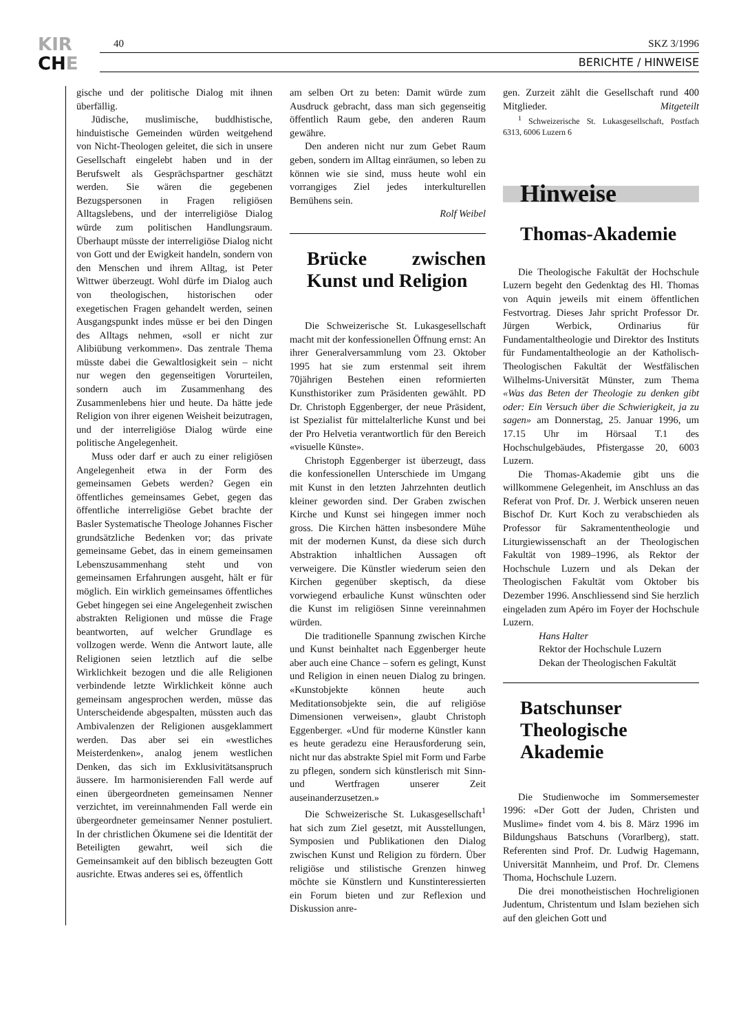KIR
CHE
40 SKZ 3/1996
BERICHTE / HINWEISE
gische und der politische Dialog mit ihnen überfällig.
Jüdische, muslimische, buddhistische, hinduistische Gemeinden würden weitgehend von Nicht-Theologen geleitet, die sich in unsere Gesellschaft eingelebt haben und in der Berufswelt als Gesprächspartner geschätzt werden. Sie wären die gegebenen Bezugspersonen in Fragen religiösen Alltagslebens, und der interreligiöse Dialog würde zum politischen Handlungsraum. Überhaupt müsste der interreligiöse Dialog nicht von Gott und der Ewigkeit handeln, sondern von den Menschen und ihrem Alltag, ist Peter Wittwer überzeugt. Wohl dürfe im Dialog auch von theologischen, historischen oder exegetischen Fragen gehandelt werden, seinen Ausgangspunkt indes müsse er bei den Dingen des Alltags nehmen, «soll er nicht zur Alibiübung verkommen». Das zentrale Thema müsste dabei die Gewaltlosigkeit sein – nicht nur wegen den gegenseitigen Vorurteilen, sondern auch im Zusammenhang des Zusammenlebens hier und heute. Da hätte jede Religion von ihrer eigenen Weisheit beizutragen, und der interreligiöse Dialog würde eine politische Angelegenheit.
Muss oder darf er auch zu einer religiösen Angelegenheit etwa in der Form des gemeinsamen Gebets werden? Gegen ein öffentliches gemeinsames Gebet, gegen das öffentliche interreligiöse Gebet brachte der Basler Systematische Theologe Johannes Fischer grundsätzliche Bedenken vor; das private gemeinsame Gebet, das in einem gemeinsamen Lebenszusammenhang steht und von gemeinsamen Erfahrungen ausgeht, hält er für möglich. Ein wirklich gemeinsames öffentliches Gebet hingegen sei eine Angelegenheit zwischen abstrakten Religionen und müsse die Frage beantworten, auf welcher Grundlage es vollzogen werde. Wenn die Antwort laute, alle Religionen seien letztlich auf die selbe Wirklichkeit bezogen und die alle Religionen verbindende letzte Wirklichkeit könne auch gemeinsam angesprochen werden, müsse das Unterscheidende abgespalten, müssten auch das Ambivalenzen der Religionen ausgeklammert werden. Das aber sei ein «westliches Meisterdenken», analog jenem westlichen Denken, das sich im Exklusivitätsanspruch äussere. Im harmonisierenden Fall werde auf einen übergeordneten gemeinsamen Nenner verzichtet, im vereinnahmenden Fall werde ein übergeordneter gemeinsamer Nenner postuliert. In der christlichen Ökumene sei die Identität der Beteiligten gewahrt, weil sich die Gemeinsamkeit auf den biblisch bezeugten Gott ausrichte. Etwas anderes sei es, öffentlich
am selben Ort zu beten: Damit würde zum Ausdruck gebracht, dass man sich gegenseitig öffentlich Raum gebe, den anderen Raum gewähre.
Den anderen nicht nur zum Gebet Raum geben, sondern im Alltag einräumen, so leben zu können wie sie sind, muss heute wohl ein vorrangiges Ziel jedes interkulturellen Bemühens sein.
Rolf Weibel
Brücke zwischen Kunst und Religion
Die Schweizerische St. Lukasgesellschaft macht mit der konfessionellen Öffnung ernst: An ihrer Generalversammlung vom 23. Oktober 1995 hat sie zum erstenmal seit ihrem 70jährigen Bestehen einen reformierten Kunsthistoriker zum Präsidenten gewählt. PD Dr. Christoph Eggenberger, der neue Präsident, ist Spezialist für mittelalterliche Kunst und bei der Pro Helvetia verantwortlich für den Bereich «visuelle Künste».
Christoph Eggenberger ist überzeugt, dass die konfessionellen Unterschiede im Umgang mit Kunst in den letzten Jahrzehnten deutlich kleiner geworden sind. Der Graben zwischen Kirche und Kunst sei hingegen immer noch gross. Die Kirchen hätten insbesondere Mühe mit der modernen Kunst, da diese sich durch Abstraktion inhaltlichen Aussagen oft verweigere. Die Künstler wiederum seien den Kirchen gegenüber skeptisch, da diese vorwiegend erbauliche Kunst wünschten oder die Kunst im religiösen Sinne vereinnahmen würden.
Die traditionelle Spannung zwischen Kirche und Kunst beinhaltet nach Eggenberger heute aber auch eine Chance – sofern es gelingt, Kunst und Religion in einen neuen Dialog zu bringen. «Kunstobjekte können heute auch Meditationsobjekte sein, die auf religiöse Dimensionen verweisen», glaubt Christoph Eggenberger. «Und für moderne Künstler kann es heute geradezu eine Herausforderung sein, nicht nur das abstrakte Spiel mit Form und Farbe zu pflegen, sondern sich künstlerisch mit Sinn- und Wertfragen unserer Zeit auseinanderzusetzen.»
Die Schweizerische St. Lukasgesellschaft<sup>1</sup> hat sich zum Ziel gesetzt, mit Ausstellungen, Symposien und Publikationen den Dialog zwischen Kunst und Religion zu fördern. Über religiöse und stilistische Grenzen hinweg möchte sie Künstlern und Kunstinteressierten ein Forum bieten und zur Reflexion und Diskussion anre-
gen. Zurzeit zählt die Gesellschaft rund 400 Mitglieder. Mitgeteilt
<sup>1</sup> Schweizerische St. Lukasgesellschaft, Postfach 6313, 6006 Luzern 6
Hinweise
Thomas-Akademie
Die Theologische Fakultät der Hochschule Luzern begeht den Gedenktag des Hl. Thomas von Aquin jeweils mit einem öffentlichen Festvortrag. Dieses Jahr spricht Professor Dr. Jürgen Werbick, Ordinarius für Fundamentaltheologie und Direktor des Instituts für Fundamentaltheologie an der Katholisch-Theologischen Fakultät der Westfälischen Wilhelms-Universität Münster, zum Thema «Was das Beten der Theologie zu denken gibt oder: Ein Versuch über die Schwierigkeit, ja zu sagen» am Donnerstag, 25. Januar 1996, um 17.15 Uhr im Hörsaal T.1 des Hochschulgebäudes, Pfistergasse 20, 6003 Luzern.
Die Thomas-Akademie gibt uns die willkommene Gelegenheit, im Anschluss an das Referat von Prof. Dr. J. Werbick unseren neuen Bischof Dr. Kurt Koch zu verabschieden als Professor für Sakramententheologie und Liturgiewissenschaft an der Theologischen Fakultät von 1989–1996, als Rektor der Hochschule Luzern und als Dekan der Theologischen Fakultät vom Oktober bis Dezember 1996. Anschliessend sind Sie herzlich eingeladen zum Apéro im Foyer der Hochschule Luzern.
Hans Halter
Rektor der Hochschule Luzern
Dekan der Theologischen Fakultät
Batschunser Theologische Akademie
Die Studienwoche im Sommersemester 1996: «Der Gott der Juden, Christen und Muslime» findet vom 4. bis 8. März 1996 im Bildungshaus Batschuns (Vorarlberg), statt. Referenten sind Prof. Dr. Ludwig Hagemann, Universität Mannheim, und Prof. Dr. Clemens Thoma, Hochschule Luzern.
Die drei monotheistischen Hochreligionen Judentum, Christentum und Islam beziehen sich auf den gleichen Gott und